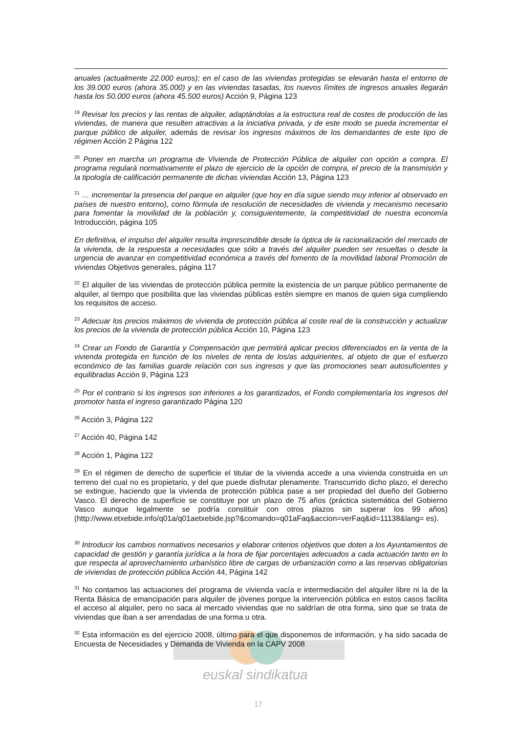euskal sindikatua
17
anuales (actualmente 22.000 euros); en el caso de las viviendas protegidas se elevarán hasta el entorno de los 39.000 euros (ahora 35.000) y en las viviendas tasadas, los nuevos límites de ingresos anuales llegarán hasta los 50.000 euros (ahora 45.500 euros) Acción 9, Página 123
<sup>19</sup> Revisar los precios y las rentas de alquiler, adaptándolas a la estructura real de costes de producción de las viviendas, de manera que resulten atractivas a la iniciativa privada, y de este modo se pueda incrementar el parque público de alquiler, además de revisar los ingresos máximos de los demandantes de este tipo de régimen Acción 2 Página 122
<sup>20</sup> Poner en marcha un programa de Vivienda de Protección Pública de alquiler con opción a compra. El programa regulará normativamente el plazo de ejercicio de la opción de compra, el precio de la transmisión y la tipología de calificación permanente de dichas viviendas Acción 13, Página 123
<sup>21</sup> … incrementar la presencia del parque en alquiler (que hoy en día sigue siendo muy inferior al observado en países de nuestro entorno), como fórmula de resolución de necesidades de vivienda y mecanismo necesario para fomentar la movilidad de la población y, consiguientemente, la competitividad de nuestra economía Introducción, página 105
En definitiva, el impulso del alquiler resulta imprescindible desde la óptica de la racionalización del mercado de la vivienda, de la respuesta a necesidades que sólo a través del alquiler pueden ser resueltas o desde la urgencia de avanzar en competitividad económica a través del fomento de la movilidad laboral Promoción de viviendas Objetivos generales, página 117
<sup>22</sup> El alquiler de las viviendas de protección pública permite la existencia de un parque público permanente de alquiler, al tiempo que posibilita que las viviendas públicas estén siempre en manos de quien siga cumpliendo los requisitos de acceso.
<sup>23</sup> Adecuar los precios máximos de vivienda de protección pública al coste real de la construcción y actualizar los precios de la vivienda de protección pública Acción 10, Página 123
<sup>24</sup> Crear un Fondo de Garantía y Compensación que permitirá aplicar precios diferenciados en la venta de la vivienda protegida en función de los niveles de renta de los/as adquirientes, al objeto de que el esfuerzo económico de las familias guarde relación con sus ingresos y que las promociones sean autosuficientes y equilibradas Acción 9, Página 123
<sup>25</sup> Por el contrario si los ingresos son inferiores a los garantizados, el Fondo complementaría los ingresos del promotor hasta el ingreso garantizado Página 120
<sup>26</sup> Acción 3, Página 122
<sup>27</sup> Acción 40, Página 142
<sup>28</sup> Acción 1, Página 122
<sup>29</sup> En el régimen de derecho de superficie el titular de la vivienda accede a una vivienda construida en un terreno del cual no es propietario, y del que puede disfrutar plenamente. Transcurrido dicho plazo, el derecho se extingue, haciendo que la vivienda de protección pública pase a ser propiedad del dueño del Gobierno Vasco. El derecho de superficie se constituye por un plazo de 75 años (práctica sistemática del Gobierno Vasco aunque legalmente se podría constituir con otros plazos sin superar los 99 años) (http://www.etxebide.info/q01a/q01aetxebide.jsp?&comando=q01aFaq&accion=verFaq&id=11138&lang= es).
<sup>30</sup> Introducir los cambios normativos necesarios y elaborar criterios objetivos que doten a los Ayuntamientos de capacidad de gestión y garantía jurídica a la hora de fijar porcentajes adecuados a cada actuación tanto en lo que respecta al aprovechamiento urbanístico libre de cargas de urbanización como a las reservas obligatorias de viviendas de protección pública Acción 44, Página 142
<sup>31</sup> No contamos las actuaciones del programa de vivienda vacía e intermediación del alquiler libre ni la de la Renta Básica de emancipación para alquiler de jóvenes porque la intervención pública en estos casos facilita el acceso al alquiler, pero no saca al mercado viviendas que no saldrían de otra forma, sino que se trata de viviendas que iban a ser arrendadas de una forma u otra.
<sup>32</sup> Esta información es del ejercicio 2008, último para el que disponemos de información, y ha sido sacada de Encuesta de Necesidades y Demanda de Vivienda en la CAPV 2008